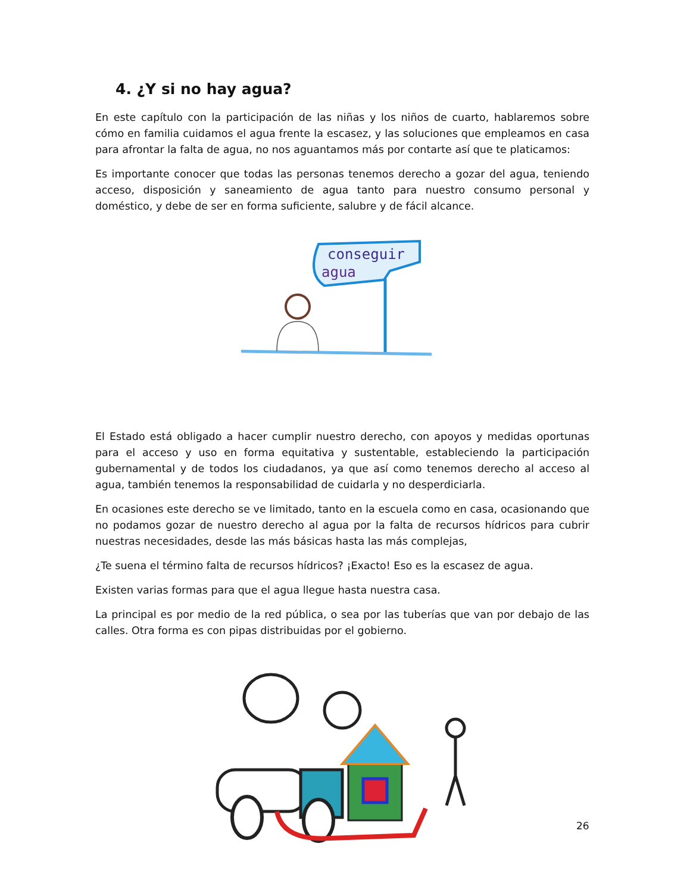4. ¿Y si no hay agua?
En este capítulo con la participación de las niñas y los niños de cuarto, hablaremos sobre cómo en familia cuidamos el agua frente la escasez, y las soluciones que empleamos en casa para afrontar la falta de agua, no nos aguantamos más por contarte así que te platicamos:
Es importante conocer que todas las personas tenemos derecho a gozar del agua, teniendo acceso, disposición y saneamiento de agua tanto para nuestro consumo personal y doméstico, y debe de ser en forma suficiente, salubre y de fácil alcance.
conseguir
agua
El Estado está obligado a hacer cumplir nuestro derecho, con apoyos y medidas oportunas para el acceso y uso en forma equitativa y sustentable, estableciendo la participación gubernamental y de todos los ciudadanos, ya que así como tenemos derecho al acceso al agua, también tenemos la responsabilidad de cuidarla y no desperdiciarla.
En ocasiones este derecho se ve limitado, tanto en la escuela como en casa, ocasionando que no podamos gozar de nuestro derecho al agua por la falta de recursos hídricos para cubrir nuestras necesidades, desde las más básicas hasta las más complejas,
¿Te suena el término falta de recursos hídricos? ¡Exacto! Eso es la escasez de agua.
Existen varias formas para que el agua llegue hasta nuestra casa.
La principal es por medio de la red pública, o sea por las tuberías que van por debajo de las calles. Otra forma es con pipas distribuidas por el gobierno.
26